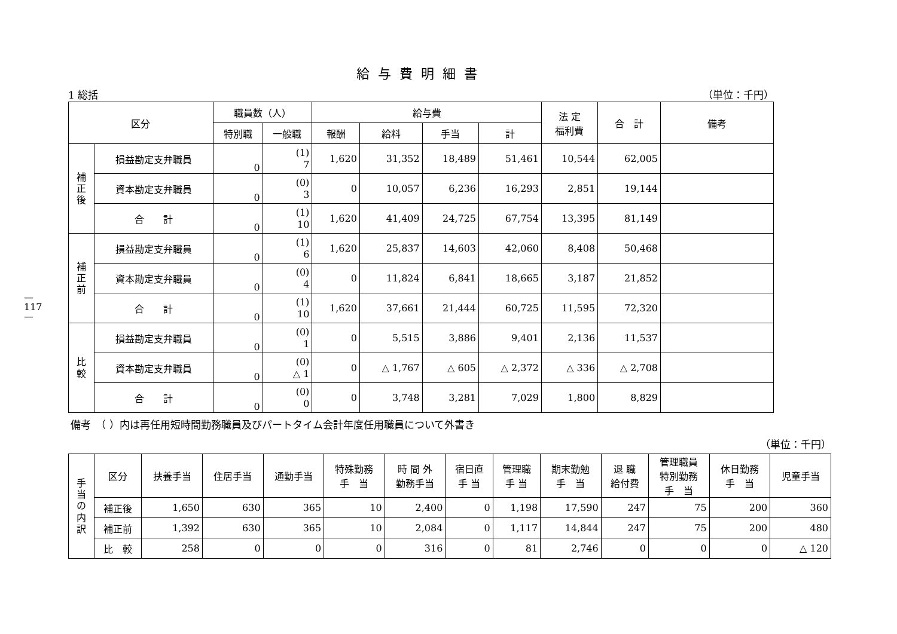—117—
給与費明細書
1 総括 （単位：千円）
| 区分 | | 職員数（人） | | 給与費 | | | | 法 定 福利費 | 合 計 | 備考 |
| --- | --- | --- | --- | --- | --- | --- | --- | --- | --- | --- |
| | | 特別職 | 一般職 | 報酬 | 給料 | 手当 | 計 | | | |
| 補 正 後 | 損益勘定支弁職員 | 0 | (1) 7 | 1,620 | 31,352 | 18,489 | 51,461 | 10,544 | 62,005 | |
| | 資本勘定支弁職員 | 0 | (0) 3 | 0 | 10,057 | 6,236 | 16,293 | 2,851 | 19,144 | |
| | 合 計 | 0 | (1) 10 | 1,620 | 41,409 | 24,725 | 67,754 | 13,395 | 81,149 | |
| 補 正 前 | 損益勘定支弁職員 | 0 | (1) 6 | 1,620 | 25,837 | 14,603 | 42,060 | 8,408 | 50,468 | |
| | 資本勘定支弁職員 | 0 | (0) 4 | 0 | 11,824 | 6,841 | 18,665 | 3,187 | 21,852 | |
| | 合 計 | 0 | (1) 10 | 1,620 | 37,661 | 21,444 | 60,725 | 11,595 | 72,320 | |
| 比 較 | 損益勘定支弁職員 | 0 | (0) 1 | 0 | 5,515 | 3,886 | 9,401 | 2,136 | 11,537 | |
| | 資本勘定支弁職員 | 0 | (0) △ 1 | 0 | △ 1,767 | △ 605 | △ 2,372 | △ 336 | △ 2,708 | |
| | 合 計 | 0 | (0) 0 | 0 | 3,748 | 3,281 | 7,029 | 1,800 | 8,829 | |
備考　（ ）内は再任用短時間勤務職員及びパートタイム会計年度任用職員について外書き
（単位：千円）
| 手 当 の 内 訳 | 区分 | 扶養手当 | 住居手当 | 通勤手当 | 特殊勤務 手 当 | 時 間 外 勤務手当 | 宿日直 手 当 | 管理職 手 当 | 期末勤勉 手 当 | 退 職 給付費 | 管理職員 特別勤務 手 当 | 休日勤務 手 当 | 児童手当 |
| --- | --- | --- | --- | --- | --- | --- | --- | --- | --- | --- | --- | --- | --- |
| | 補正後 | 1,650 | 630 | 365 | 10 | 2,400 | 0 | 1,198 | 17,590 | 247 | 75 | 200 | 360 |
| | 補正前 | 1,392 | 630 | 365 | 10 | 2,084 | 0 | 1,117 | 14,844 | 247 | 75 | 200 | 480 |
| | 比 較 | 258 | 0 | 0 | 0 | 316 | 0 | 81 | 2,746 | 0 | 0 | 0 | △ 120 |